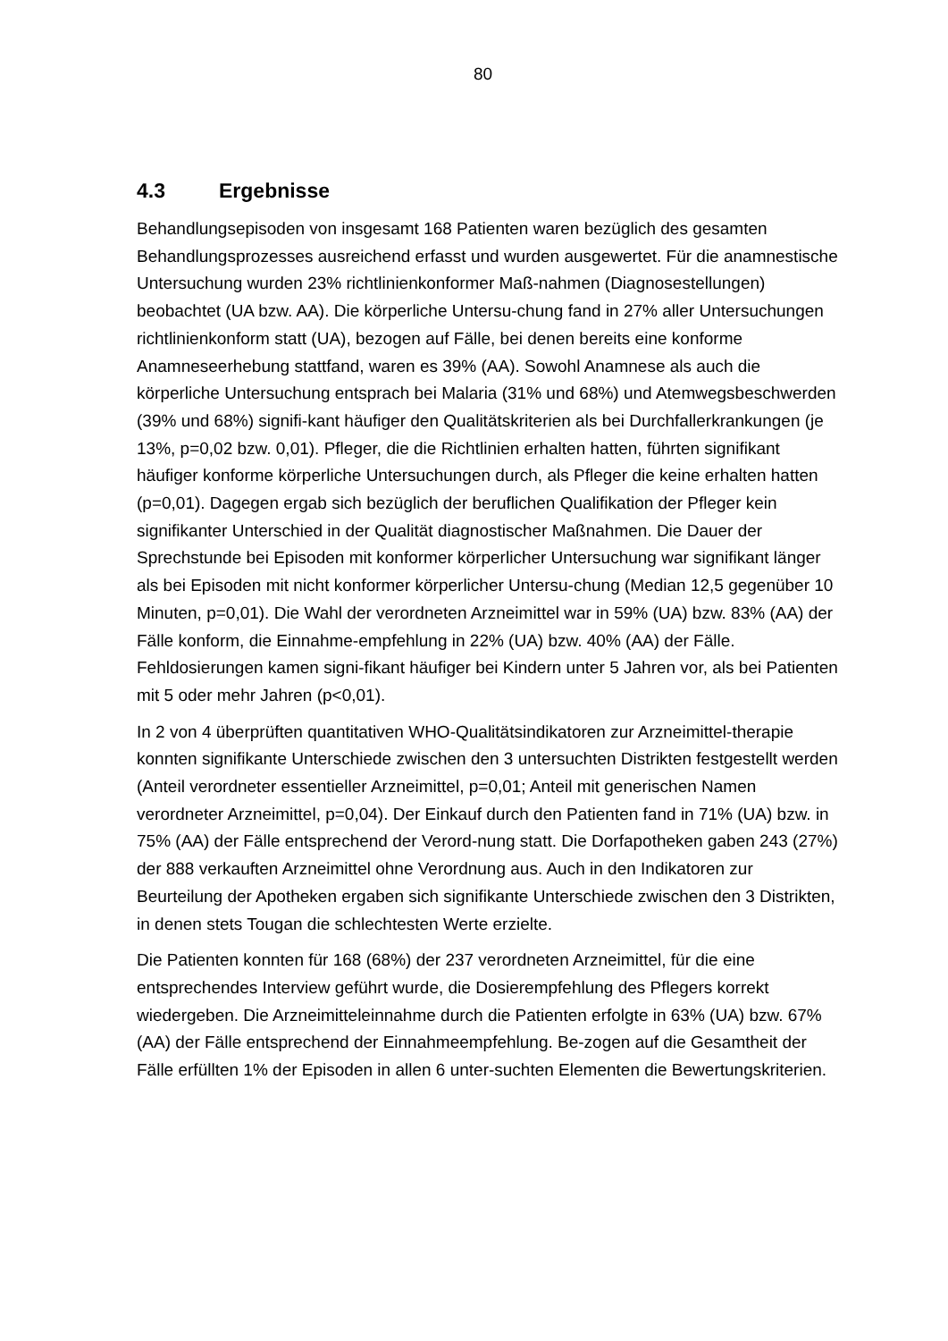80
4.3 Ergebnisse
Behandlungsepisoden von insgesamt 168 Patienten waren bezüglich des gesamten Behandlungsprozesses ausreichend erfasst und wurden ausgewertet. Für die anamnestische Untersuchung wurden 23% richtlinienkonformer Maß-nahmen (Diagnosestellungen) beobachtet (UA bzw. AA). Die körperliche Untersu-chung fand in 27% aller Untersuchungen richtlinienkonform statt (UA), bezogen auf Fälle, bei denen bereits eine konforme Anamneseerhebung stattfand, waren es 39% (AA). Sowohl Anamnese als auch die körperliche Untersuchung entsprach bei Malaria (31% und 68%) und Atemwegsbeschwerden (39% und 68%) signifi-kant häufiger den Qualitätskriterien als bei Durchfallerkrankungen (je 13%, p=0,02 bzw. 0,01). Pfleger, die die Richtlinien erhalten hatten, führten signifikant häufiger konforme körperliche Untersuchungen durch, als Pfleger die keine erhalten hatten (p=0,01). Dagegen ergab sich bezüglich der beruflichen Qualifikation der Pfleger kein signifikanter Unterschied in der Qualität diagnostischer Maßnahmen. Die Dauer der Sprechstunde bei Episoden mit konformer körperlicher Untersuchung war signifikant länger als bei Episoden mit nicht konformer körperlicher Untersu-chung (Median 12,5 gegenüber 10 Minuten, p=0,01). Die Wahl der verordneten Arzneimittel war in 59% (UA) bzw. 83% (AA) der Fälle konform, die Einnahme-empfehlung in 22% (UA) bzw. 40% (AA) der Fälle. Fehldosierungen kamen signi-fikant häufiger bei Kindern unter 5 Jahren vor, als bei Patienten mit 5 oder mehr Jahren (p<0,01).
In 2 von 4 überprüften quantitativen WHO-Qualitätsindikatoren zur Arzneimittel-therapie konnten signifikante Unterschiede zwischen den 3 untersuchten Distrikten festgestellt werden (Anteil verordneter essentieller Arzneimittel, p=0,01; Anteil mit generischen Namen verordneter Arzneimittel, p=0,04). Der Einkauf durch den Patienten fand in 71% (UA) bzw. in 75% (AA) der Fälle entsprechend der Verord-nung statt. Die Dorfapotheken gaben 243 (27%) der 888 verkauften Arzneimittel ohne Verordnung aus. Auch in den Indikatoren zur Beurteilung der Apotheken ergaben sich signifikante Unterschiede zwischen den 3 Distrikten, in denen stets Tougan die schlechtesten Werte erzielte.
Die Patienten konnten für 168 (68%) der 237 verordneten Arzneimittel, für die eine entsprechendes Interview geführt wurde, die Dosierempfehlung des Pflegers korrekt wiedergeben. Die Arzneimitteleinnahme durch die Patienten erfolgte in 63% (UA) bzw. 67% (AA) der Fälle entsprechend der Einnahmeempfehlung. Be-zogen auf die Gesamtheit der Fälle erfüllten 1% der Episoden in allen 6 unter-suchten Elementen die Bewertungskriterien.